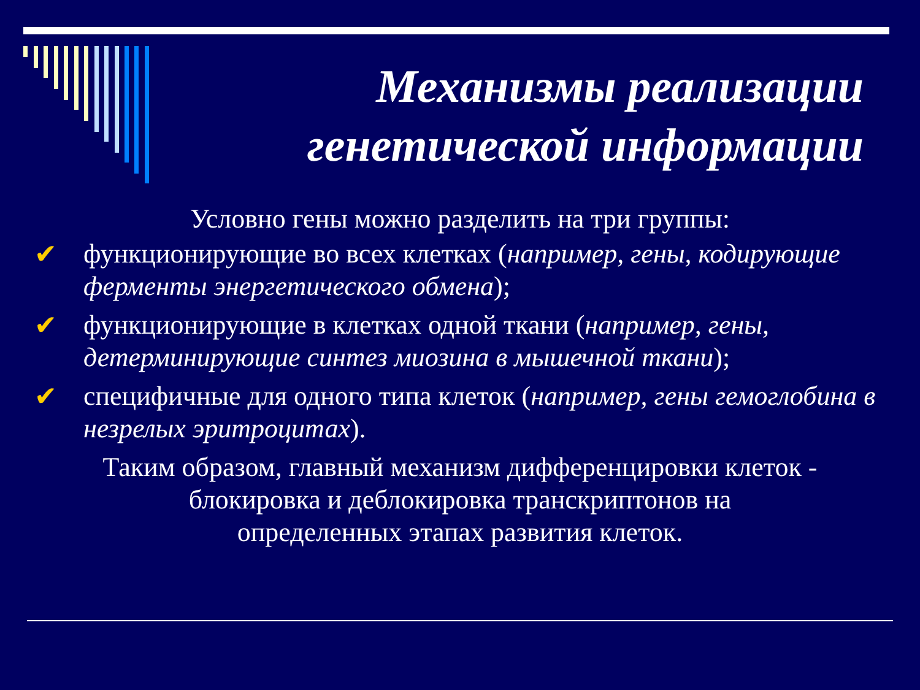Механизмы реализации
генетической информации
Условно гены можно разделить на три группы:
✔ функционирующие во всех клетках (например, гены, кодирующие ферменты энергетического обмена);
✔ функционирующие в клетках одной ткани (например, гены, детерминирующие синтез миозина в мышечной ткани);
✔ специфичные для одного типа клеток (например, гены гемоглобина в незрелых эритроцитах).
Таким образом, главный механизм дифференцировки клеток -
блокировка и деблокировка транскриптонов на
определенных этапах развития клеток.